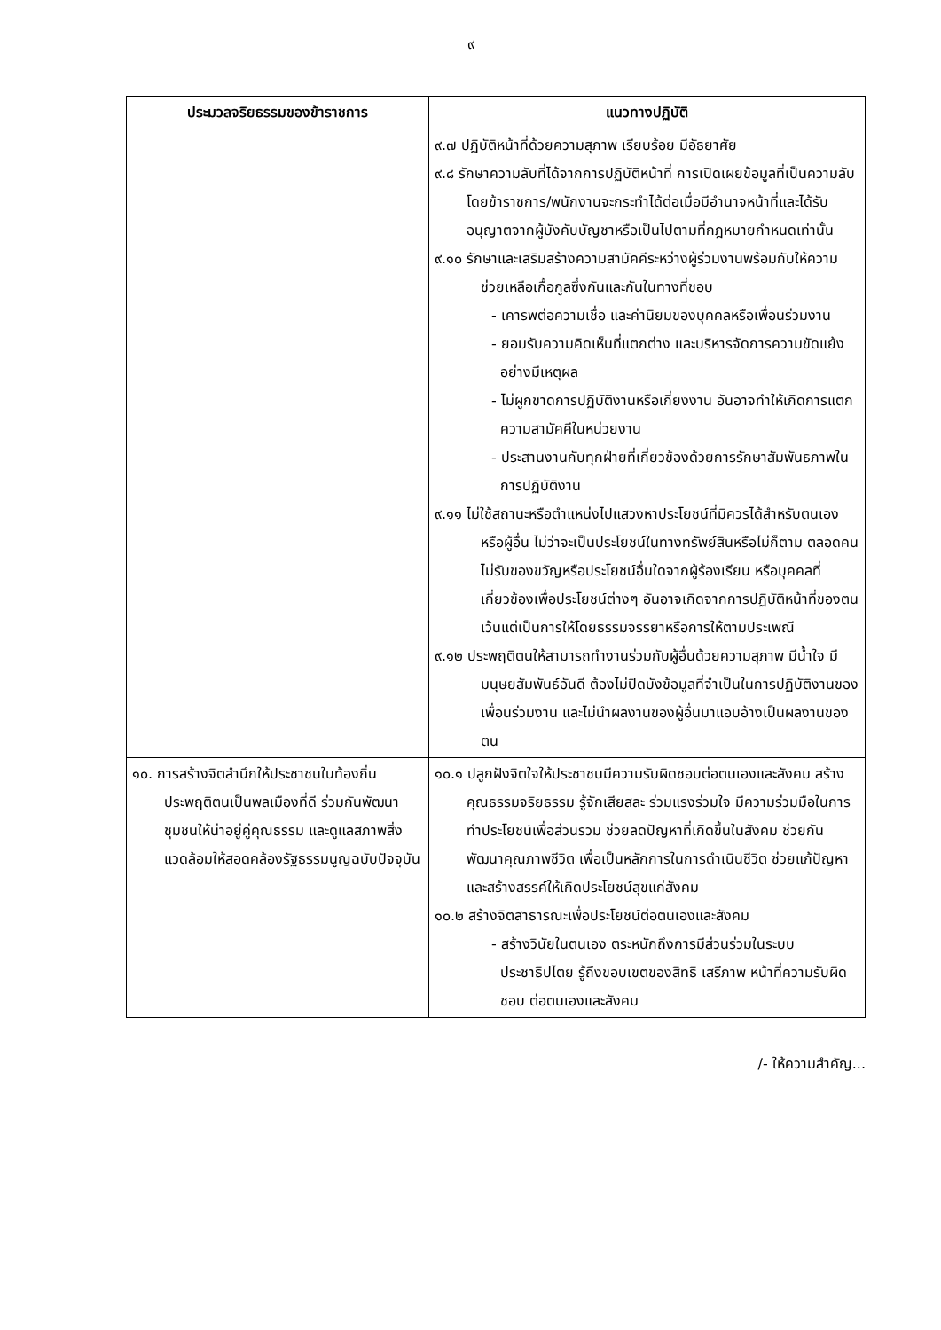๙
| ประมวลจริยธรรมของข้าราชการ | แนวทางปฏิบัติ |
| --- | --- |
| | ๙.๗ ปฏิบัติหน้าที่ด้วยความสุภาพ เรียบร้อย มีอัธยาศัย ๙.๘ รักษาความลับที่ได้จากการปฏิบัติหน้าที่ การเปิดเผยข้อมูลที่เป็นความลับโดยข้าราชการ/พนักงานจะกระทำได้ต่อเมื่อมีอำนาจหน้าที่และได้รับอนุญาตจากผู้บังคับบัญชาหรือเป็นไปตามที่กฎหมายกำหนดเท่านั้น ๙.๑๐ รักษาและเสริมสร้างความสามัคคีระหว่างผู้ร่วมงานพร้อมกับให้ความช่วยเหลือเกื้อกูลซึ่งกันและกันในทางที่ชอบ - เคารพต่อความเชื่อ และค่านิยมของบุคคลหรือเพื่อนร่วมงาน - ยอมรับความคิดเห็นที่แตกต่าง และบริหารจัดการความขัดแย้งอย่างมีเหตุผล - ไม่ผูกขาดการปฏิบัติงานหรือเกี่ยงงาน อันอาจทำให้เกิดการแตกความสามัคคีในหน่วยงาน - ประสานงานกับทุกฝ่ายที่เกี่ยวข้องด้วยการรักษาสัมพันธภาพในการปฏิบัติงาน ๙.๑๑ ไม่ใช้สถานะหรือตำแหน่งไปแสวงหาประโยชน์ที่มิควรได้สำหรับตนเองหรือผู้อื่น ไม่ว่าจะเป็นประโยชน์ในทางทรัพย์สินหรือไม่ก็ตาม ตลอดคนไม่รับของขวัญหรือประโยชน์อื่นใดจากผู้ร้องเรียน หรือบุคคลที่เกี่ยวข้องเพื่อประโยชน์ต่างๆ อันอาจเกิดจากการปฏิบัติหน้าที่ของตน เว้นแต่เป็นการให้โดยธรรมจรรยาหรือการให้ตามประเพณี ๙.๑๒ ประพฤติตนให้สามารถทำงานร่วมกับผู้อื่นด้วยความสุภาพ มีน้ำใจ มีมนุษยสัมพันธ์อันดี ต้องไม่ปิดบังข้อมูลที่จำเป็นในการปฏิบัติงานของเพื่อนร่วมงาน และไม่นำผลงานของผู้อื่นมาแอบอ้างเป็นผลงานของตน |
| ๑๐. การสร้างจิตสำนึกให้ประชาชนในท้องถิ่นประพฤติตนเป็นพลเมืองที่ดี ร่วมกันพัฒนาชุมชนให้น่าอยู่คู่คุณธรรม และดูแลสภาพสิ่งแวดล้อมให้สอดคล้องรัฐธรรมนูญฉบับปัจจุบัน | ๑๐.๑ ปลูกฝังจิตใจให้ประชาชนมีความรับผิดชอบต่อตนเองและสังคม สร้างคุณธรรมจริยธรรม รู้จักเสียสละ ร่วมแรงร่วมใจ มีความร่วมมือในการทำประโยชน์เพื่อส่วนรวม ช่วยลดปัญหาที่เกิดขึ้นในสังคม ช่วยกันพัฒนาคุณภาพชีวิต เพื่อเป็นหลักการในการดำเนินชีวิต ช่วยแก้ปัญหาและสร้างสรรค์ให้เกิดประโยชน์สุขแก่สังคม ๑๐.๒ สร้างจิตสาธารณะเพื่อประโยชน์ต่อตนเองและสังคม - สร้างวินัยในตนเอง ตระหนักถึงการมีส่วนร่วมในระบบประชาธิปไตย รู้ถึงขอบเขตของสิทธิ เสรีภาพ หน้าที่ความรับผิดชอบ ต่อตนเองและสังคม |
/- ให้ความสำคัญ...